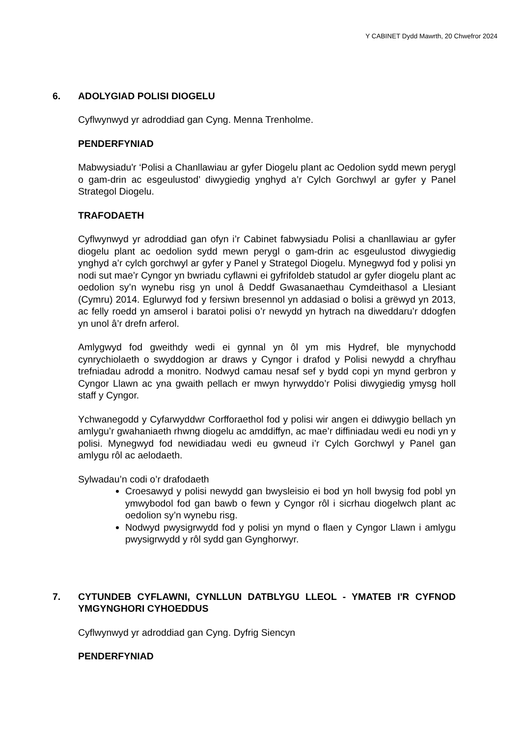Y CABINET Dydd Mawrth, 20 Chwefror 2024
6. ADOLYGIAD POLISI DIOGELU
Cyflwynwyd yr adroddiad gan Cyng. Menna Trenholme.
PENDERFYNIAD
Mabwysiadu'r ‘Polisi a Chanllawiau ar gyfer Diogelu plant ac Oedolion sydd mewn perygl o gam-drin ac esgeulustod’ diwygiedig ynghyd a’r Cylch Gorchwyl ar gyfer y Panel Strategol Diogelu.
TRAFODAETH
Cyflwynwyd yr adroddiad gan ofyn i’r Cabinet fabwysiadu Polisi a chanllawiau ar gyfer diogelu plant ac oedolion sydd mewn perygl o gam-drin ac esgeulustod diwygiedig ynghyd a’r cylch gorchwyl ar gyfer y Panel y Strategol Diogelu. Mynegwyd fod y polisi yn nodi sut mae’r Cyngor yn bwriadu cyflawni ei gyfrifoldeb statudol ar gyfer diogelu plant ac oedolion sy’n wynebu risg yn unol â Deddf Gwasanaethau Cymdeithasol a Llesiant (Cymru) 2014. Eglurwyd fod y fersiwn bresennol yn addasiad o bolisi a grëwyd yn 2013, ac felly roedd yn amserol i baratoi polisi o’r newydd yn hytrach na diweddaru’r ddogfen yn unol â’r drefn arferol.
Amlygwyd fod gweithdy wedi ei gynnal yn ôl ym mis Hydref, ble mynychodd cynrychiolaeth o swyddogion ar draws y Cyngor i drafod y Polisi newydd a chryfhau trefniadau adrodd a monitro. Nodwyd camau nesaf sef y bydd copi yn mynd gerbron y Cyngor Llawn ac yna gwaith pellach er mwyn hyrwyddo’r Polisi diwygiedig ymysg holl staff y Cyngor.
Ychwanegodd y Cyfarwyddwr Corfforaethol fod y polisi wir angen ei ddiwygio bellach yn amlygu’r gwahaniaeth rhwng diogelu ac amddiffyn, ac mae’r diffiniadau wedi eu nodi yn y polisi. Mynegwyd fod newidiadau wedi eu gwneud i’r Cylch Gorchwyl y Panel gan amlygu rôl ac aelodaeth.
Sylwadau’n codi o’r drafodaeth
Croesawyd y polisi newydd gan bwysleisio ei bod yn holl bwysig fod pobl yn ymwybodol fod gan bawb o fewn y Cyngor rôl i sicrhau diogelwch plant ac oedolion sy’n wynebu risg.
Nodwyd pwysigrwydd fod y polisi yn mynd o flaen y Cyngor Llawn i amlygu pwysigrwydd y rôl sydd gan Gynghorwyr.
7. CYTUNDEB CYFLAWNI, CYNLLUN DATBLYGU LLEOL - YMATEB I'R CYFNOD YMGYNGHORI CYHOEDDUS
Cyflwynwyd yr adroddiad gan Cyng. Dyfrig Siencyn
PENDERFYNIAD